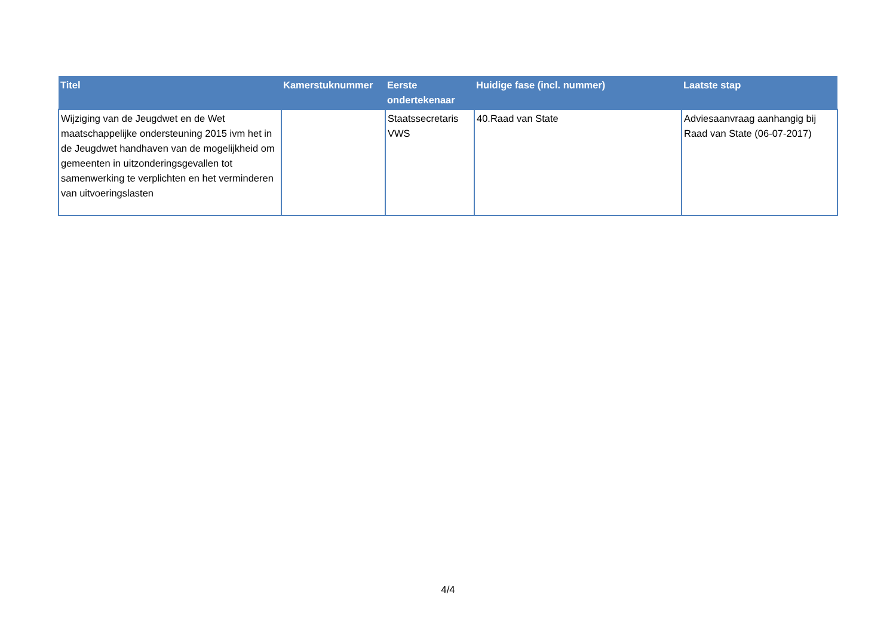| Titel | Kamerstuknummer | Eerste ondertekenaar | Huidige fase (incl. nummer) | Laatste stap |
| --- | --- | --- | --- | --- |
| Wijziging van de Jeugdwet en de Wet maatschappelijke ondersteuning 2015 ivm het in de Jeugdwet handhaven van de mogelijkheid om gemeenten in uitzonderingsgevallen tot samenwerking te verplichten en het verminderen van uitvoeringslasten | | Staatssecretaris VWS | 40.Raad van State | Adviesaanvraag aanhangig bij Raad van State (06-07-2017) |
4/4